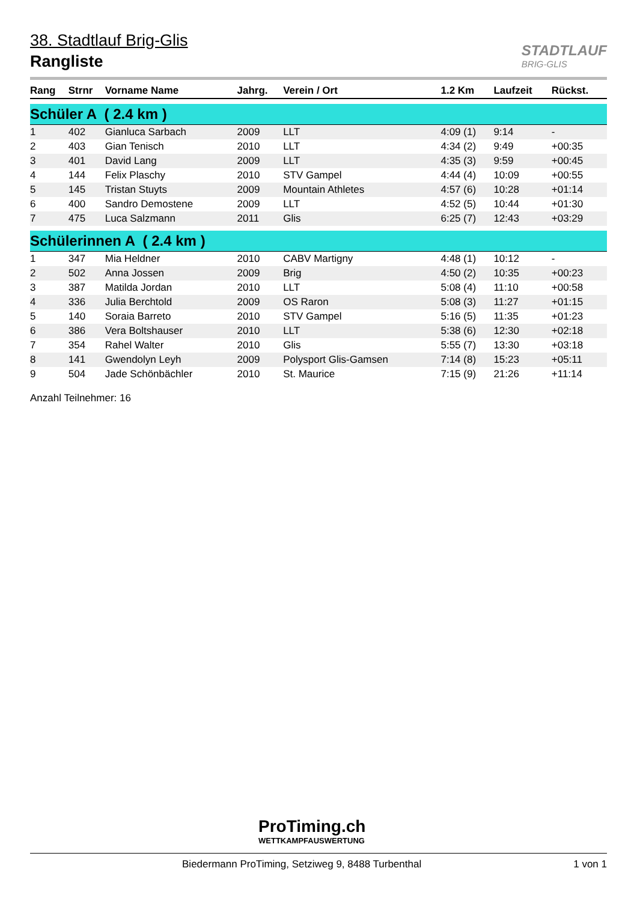38. Stadtlauf Brig-Glis
Rangliste
STADTLAUF
BRIG-GLIS
| Rang | Strnr | Vorname Name | Jahrg. | Verein / Ort | 1.2 Km | Laufzeit | Rückst. |
| --- | --- | --- | --- | --- | --- | --- | --- |
| Schüler A ( 2.4 km ) | | | | | | | |
| 1 | 402 | Gianluca Sarbach | 2009 | LLT | 4:09 (1) | 9:14 | - |
| 2 | 403 | Gian Tenisch | 2010 | LLT | 4:34 (2) | 9:49 | +00:35 |
| 3 | 401 | David Lang | 2009 | LLT | 4:35 (3) | 9:59 | +00:45 |
| 4 | 144 | Felix Plaschy | 2010 | STV Gampel | 4:44 (4) | 10:09 | +00:55 |
| 5 | 145 | Tristan Stuyts | 2009 | Mountain Athletes | 4:57 (6) | 10:28 | +01:14 |
| 6 | 400 | Sandro Demostene | 2009 | LLT | 4:52 (5) | 10:44 | +01:30 |
| 7 | 475 | Luca Salzmann | 2011 | Glis | 6:25 (7) | 12:43 | +03:29 |
| Schülerinnen A ( 2.4 km ) | | | | | | | |
| 1 | 347 | Mia Heldner | 2010 | CABV Martigny | 4:48 (1) | 10:12 | - |
| 2 | 502 | Anna Jossen | 2009 | Brig | 4:50 (2) | 10:35 | +00:23 |
| 3 | 387 | Matilda Jordan | 2010 | LLT | 5:08 (4) | 11:10 | +00:58 |
| 4 | 336 | Julia Berchtold | 2009 | OS Raron | 5:08 (3) | 11:27 | +01:15 |
| 5 | 140 | Soraia Barreto | 2010 | STV Gampel | 5:16 (5) | 11:35 | +01:23 |
| 6 | 386 | Vera Boltshauser | 2010 | LLT | 5:38 (6) | 12:30 | +02:18 |
| 7 | 354 | Rahel Walter | 2010 | Glis | 5:55 (7) | 13:30 | +03:18 |
| 8 | 141 | Gwendolyn Leyh | 2009 | Polysport Glis-Gamsen | 7:14 (8) | 15:23 | +05:11 |
| 9 | 504 | Jade Schönbächler | 2010 | St. Maurice | 7:15 (9) | 21:26 | +11:14 |
Anzahl Teilnehmer: 16
ProTiming.ch
WETTKAMPFAUSWERTUNG
Biedermann ProTiming, Setziweg 9, 8488 Turbenthal 1 von 1